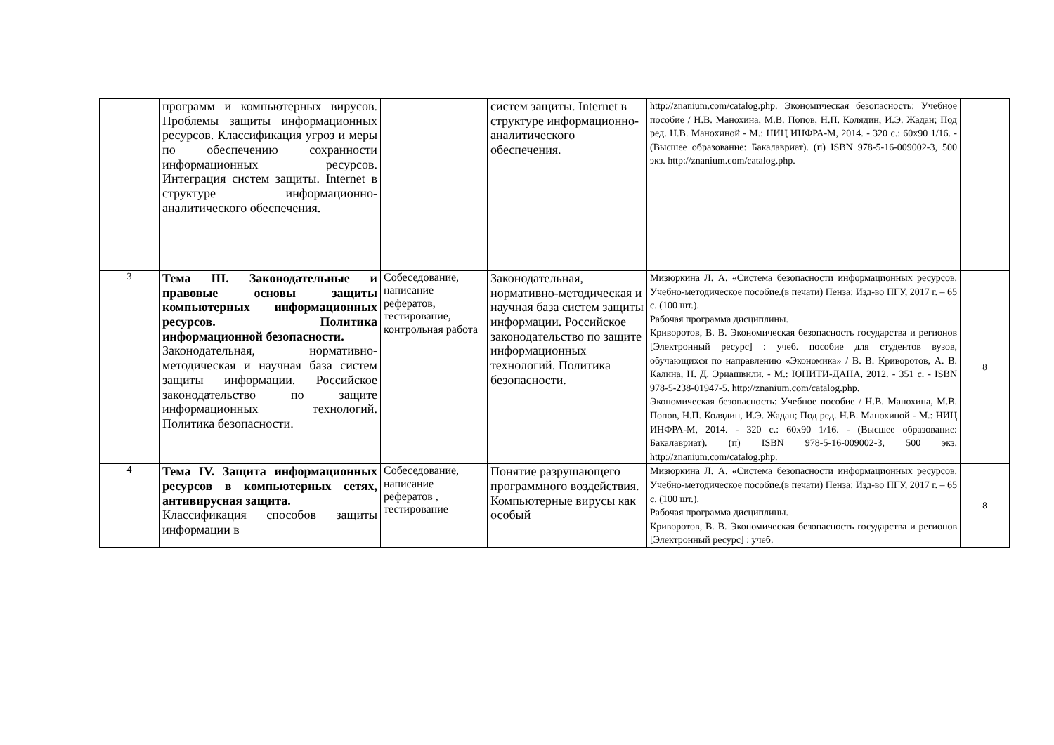| | программ и компьютерных вирусов. Проблемы защиты информационных ресурсов. Классификация угроз и меры по обеспечению сохранности информационных ресурсов. Интеграция систем защиты. Internet в структуре информационно-аналитического обеспечения. | | систем защиты. Internet в структуре информационно-аналитического обеспечения. | http://znanium.com/catalog.php . Экономическая безопасность: Учебное пособие / Н.В. Манохина, М.В. Попов, Н.П. Колядин, И.Э. Жадан; Под ред. Н.В. Манохиной - М.: НИЦ ИНФРА-М, 2014. - 320 с.: 60x90 1/16. - (Высшее образование: Бакалавриат). (п) ISBN 978-5-16-009002-3, 500 экз. http://znanium.com/catalog.php . | |
| 3 | Тема III. Законодательные и правовые основы защиты компьютерных информационных ресурсов. Политика информационной безопасности. Законодательная, нормативно-методическая и научная база систем защиты информации. Российское законодательство по защите информационных технологий. Политика безопасности. | Собеседование, написание рефератов, тестирование, контрольная работа | Законодательная, нормативно-методическая и научная база систем защиты информации. Российское законодательство по защите информационных технологий. Политика безопасности. | Мизюркина Л. А. «Система безопасности информационных ресурсов. Учебно-методическое пособие.(в печати) Пенза: Изд-во ПГУ, 2017 г. – 65 с. (100 шт.). Рабочая программа дисциплины. Криворотов, В. В. Экономическая безопасность государства и регионов [Электронный ресурс] : учеб. пособие для студентов вузов, обучающихся по направлению «Экономика» / В. В. Криворотов, А. В. Калина, Н. Д. Эриашвили. - М.: ЮНИТИ-ДАНА, 2012. - 351 с. - ISBN 978-5-238-01947-5. http://znanium.com/catalog.php . Экономическая безопасность: Учебное пособие / Н.В. Манохина, М.В. Попов, Н.П. Колядин, И.Э. Жадан; Под ред. Н.В. Манохиной - М.: НИЦ ИНФРА-М, 2014. - 320 с.: 60x90 1/16. - (Высшее образование: Бакалавриат). (п) ISBN 978-5-16-009002-3, 500 экз. http://znanium.com/catalog.php . | 8 |
| 4 | Тема IV. Защита информационных ресурсов в компьютерных сетях, антивирусная защита. Классификация способов защиты информации в | Собеседование, написание рефератов , тестирование | Понятие разрушающего программного воздействия. Компьютерные вирусы как особый | Мизюркина Л. А. «Система безопасности информационных ресурсов. Учебно-методическое пособие.(в печати) Пенза: Изд-во ПГУ, 2017 г. – 65 с. (100 шт.). Рабочая программа дисциплины. Криворотов, В. В. Экономическая безопасность государства и регионов [Электронный ресурс] : учеб. | 8 |